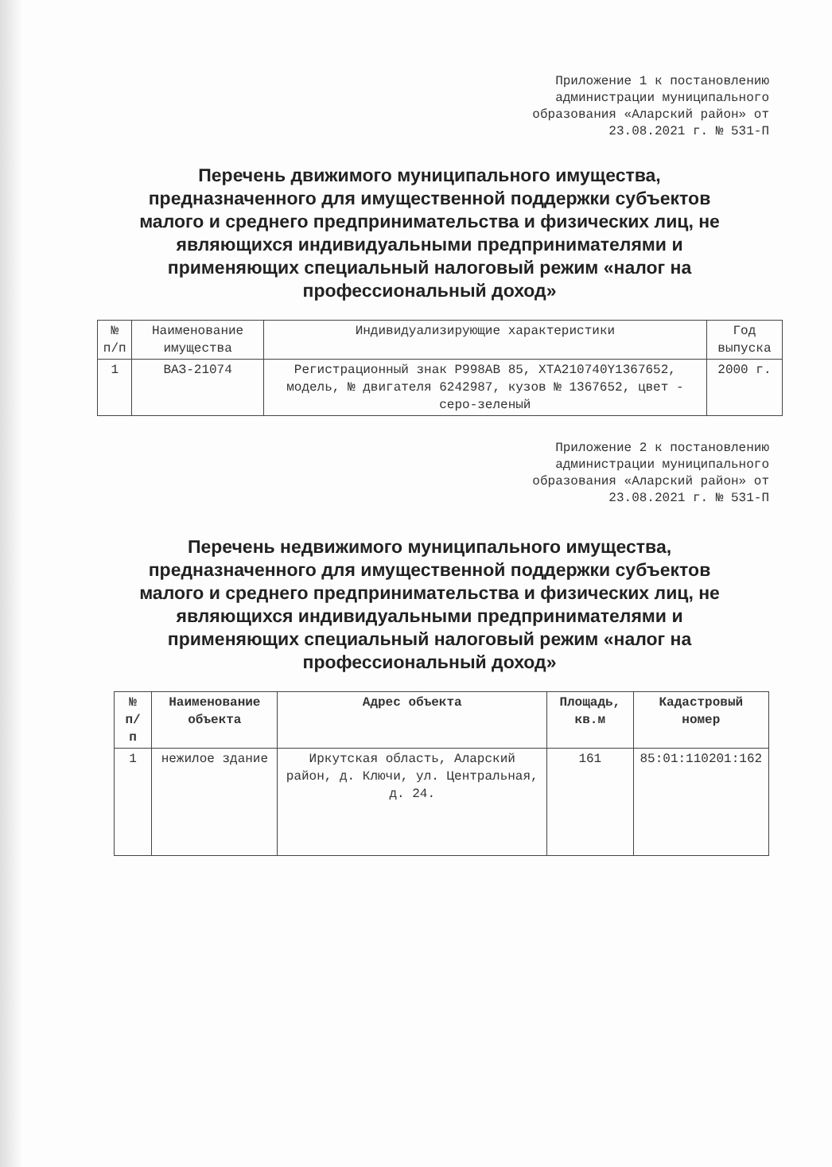Приложение 1 к постановлению администрации муниципального образования «Аларский район» от 23.08.2021 г. № 531-П
Перечень движимого муниципального имущества, предназначенного для имущественной поддержки субъектов малого и среднего предпринимательства и физических лиц, не являющихся индивидуальными предпринимателями и применяющих специальный налоговый режим «налог на профессиональный доход»
| № п/п | Наименование имущества | Индивидуализирующие характеристики | Год выпуска |
| --- | --- | --- | --- |
| 1 | ВАЗ-21074 | Регистрационный знак Р998АВ 85, ХТА210740Y1367652, модель, № двигателя 6242987, кузов № 1367652, цвет - серо-зеленый | 2000 г. |
Приложение 2 к постановлению администрации муниципального образования «Аларский район» от 23.08.2021 г. № 531-П
Перечень недвижимого муниципального имущества, предназначенного для имущественной поддержки субъектов малого и среднего предпринимательства и физических лиц, не являющихся индивидуальными предпринимателями и применяющих специальный налоговый режим «налог на профессиональный доход»
| № п/ п | Наименование объекта | Адрес объекта | Площадь, кв.м | Кадастровый номер |
| --- | --- | --- | --- | --- |
| 1 | нежилое здание | Иркутская область, Аларский район, д. Ключи, ул. Центральная, д. 24. | 161 | 85:01:110201:162 |